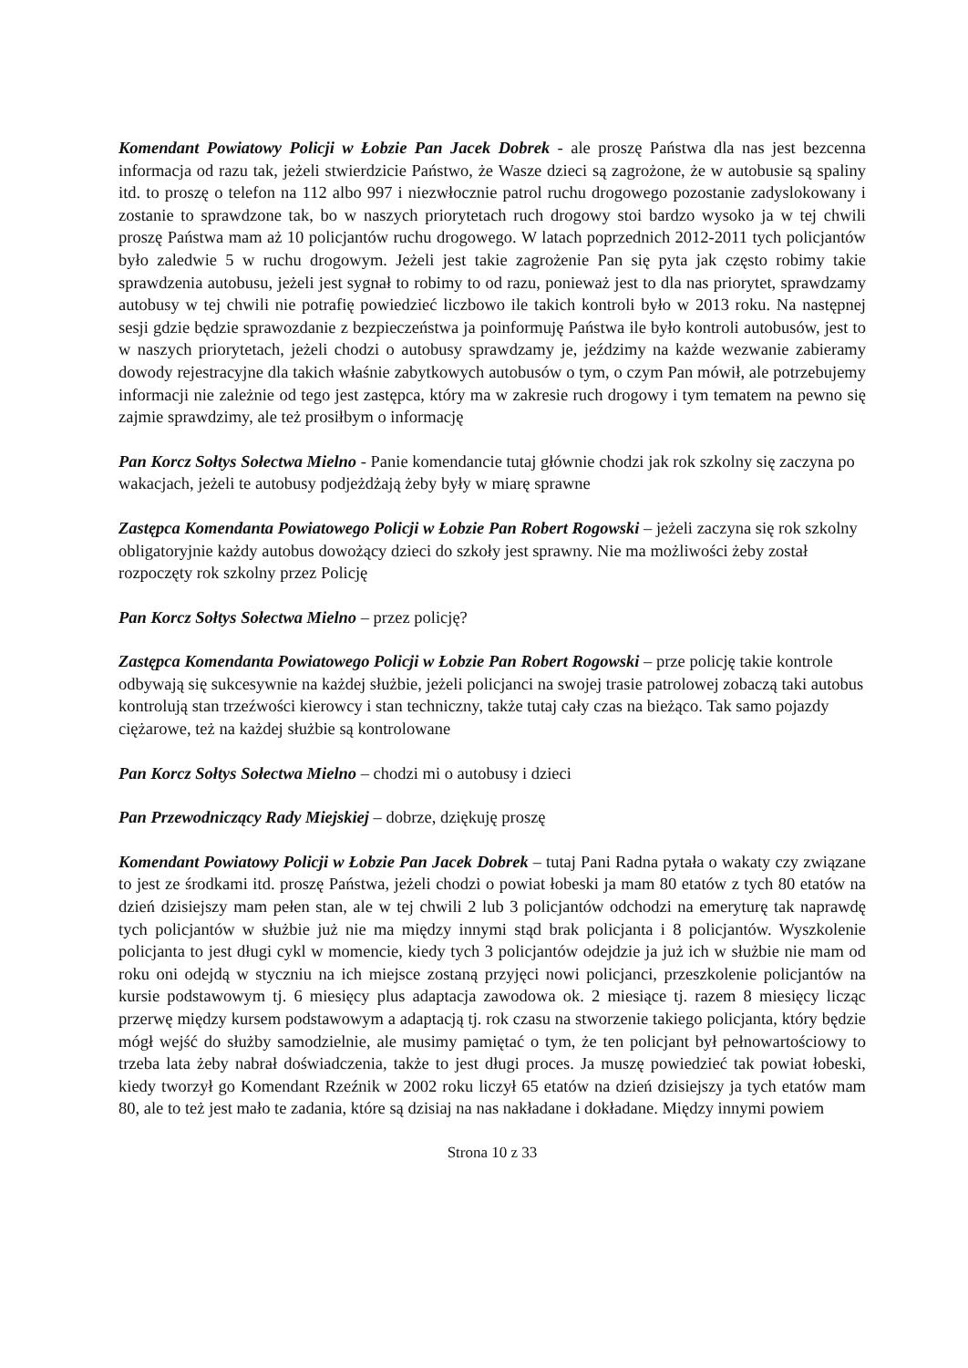Komendant Powiatowy Policji w Łobzie Pan Jacek Dobrek - ale proszę Państwa dla nas jest bezcenna informacja od razu tak, jeżeli stwierdzicie Państwo, że Wasze dzieci są zagrożone, że w autobusie są spaliny itd. to proszę o telefon na 112 albo 997 i niezwłocznie patrol ruchu drogowego pozostanie zadyslokowany i zostanie to sprawdzone tak, bo w naszych priorytetach ruch drogowy stoi bardzo wysoko ja w tej chwili proszę Państwa mam aż 10 policjantów ruchu drogowego. W latach poprzednich 2012-2011 tych policjantów było zaledwie 5 w ruchu drogowym. Jeżeli jest takie zagrożenie Pan się pyta jak często robimy takie sprawdzenia autobusu, jeżeli jest sygnał to robimy to od razu, ponieważ jest to dla nas priorytet, sprawdzamy autobusy w tej chwili nie potrafię powiedzieć liczbowo ile takich kontroli było w 2013 roku. Na następnej sesji gdzie będzie sprawozdanie z bezpieczeństwa ja poinformuję Państwa ile było kontroli autobusów, jest to w naszych priorytetach, jeżeli chodzi o autobusy sprawdzamy je, jeździmy na każde wezwanie zabieramy dowody rejestracyjne dla takich właśnie zabytkowych autobusów o tym, o czym Pan mówił, ale potrzebujemy informacji nie zależnie od tego jest zastępca, który ma w zakresie ruch drogowy i tym tematem na pewno się zajmie sprawdzimy, ale też prosiłbym o informację
Pan Korcz Sołtys Sołectwa Mielno - Panie komendancie tutaj głównie chodzi jak rok szkolny się zaczyna po wakacjach, jeżeli te autobusy podjeżdżają żeby były w miarę sprawne
Zastępca Komendanta Powiatowego Policji w Łobzie Pan Robert Rogowski – jeżeli zaczyna się rok szkolny obligatoryjnie każdy autobus dowożący dzieci do szkoły jest sprawny. Nie ma możliwości żeby został rozpoczęty rok szkolny przez Policję
Pan Korcz Sołtys Sołectwa Mielno – przez policję?
Zastępca Komendanta Powiatowego Policji w Łobzie Pan Robert Rogowski – prze policję takie kontrole odbywają się sukcesywnie na każdej służbie, jeżeli policjanci na swojej trasie patrolowej zobaczą taki autobus kontrolują stan trzeźwości kierowcy i stan techniczny, także tutaj cały czas na bieżąco. Tak samo pojazdy ciężarowe, też na każdej służbie są kontrolowane
Pan Korcz Sołtys Sołectwa Mielno – chodzi mi o autobusy i dzieci
Pan Przewodniczący Rady Miejskiej – dobrze, dziękuję proszę
Komendant Powiatowy Policji w Łobzie Pan Jacek Dobrek – tutaj Pani Radna pytała o wakaty czy związane to jest ze środkami itd. proszę Państwa, jeżeli chodzi o powiat łobeski ja mam 80 etatów z tych 80 etatów na dzień dzisiejszy mam pełen stan, ale w tej chwili 2 lub 3 policjantów odchodzi na emeryturę tak naprawdę tych policjantów w służbie już nie ma między innymi stąd brak policjanta i 8 policjantów. Wyszkolenie policjanta to jest długi cykl w momencie, kiedy tych 3 policjantów odejdzie ja już ich w służbie nie mam od roku oni odejdą w styczniu na ich miejsce zostaną przyjęci nowi policjanci, przeszkolenie policjantów na kursie podstawowym tj. 6 miesięcy plus adaptacja zawodowa ok. 2 miesiące tj. razem 8 miesięcy licząc przerwę między kursem podstawowym a adaptacją tj. rok czasu na stworzenie takiego policjanta, który będzie mógł wejść do służby samodzielnie, ale musimy pamiętać o tym, że ten policjant był pełnowartościowy to trzeba lata żeby nabrał doświadczenia, także to jest długi proces. Ja muszę powiedzieć tak powiat łobeski, kiedy tworzył go Komendant Rzeźnik w 2002 roku liczył 65 etatów na dzień dzisiejszy ja tych etatów mam 80, ale to też jest mało te zadania, które są dzisiaj na nas nakładane i dokładane. Między innymi powiem
Strona 10 z 33